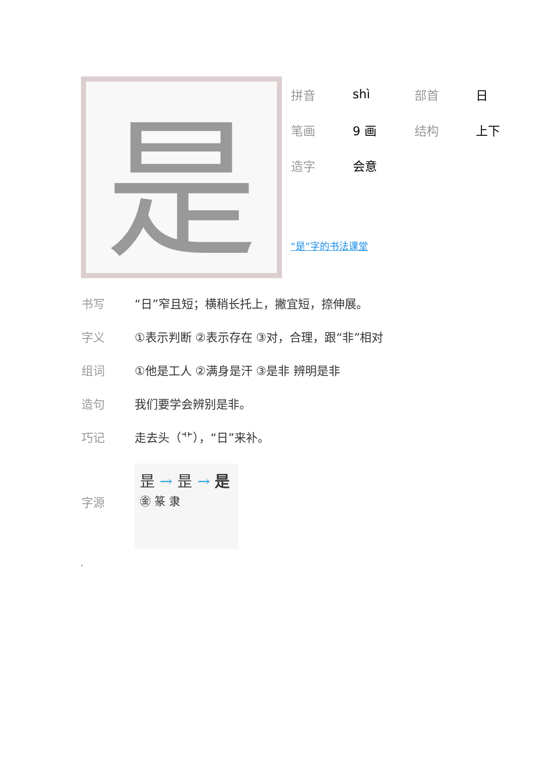是
| 拼音 | shì | 部首 | 日 |
| 笔画 | 9 画 | 结构 | 上下 |
| 造字 | 会意 | | |
“是”字的书法课堂
| 书写 | “日”窄且短；横稍长托上，撇宜短，捺伸展。 |
| 字义 | ①表示判断 ②表示存在 ③对，合理，跟“非”相对 |
| 组词 | ①他是工人 ②满身是汗 ③是非 辨明是非 |
| 造句 | 我们要学会辨别是非。 |
| 巧记 | 走去头（⻀），“日”来补。 |
| 字源 | 昰 → 昰 → 是 ㊎ 篆 隶 |
,